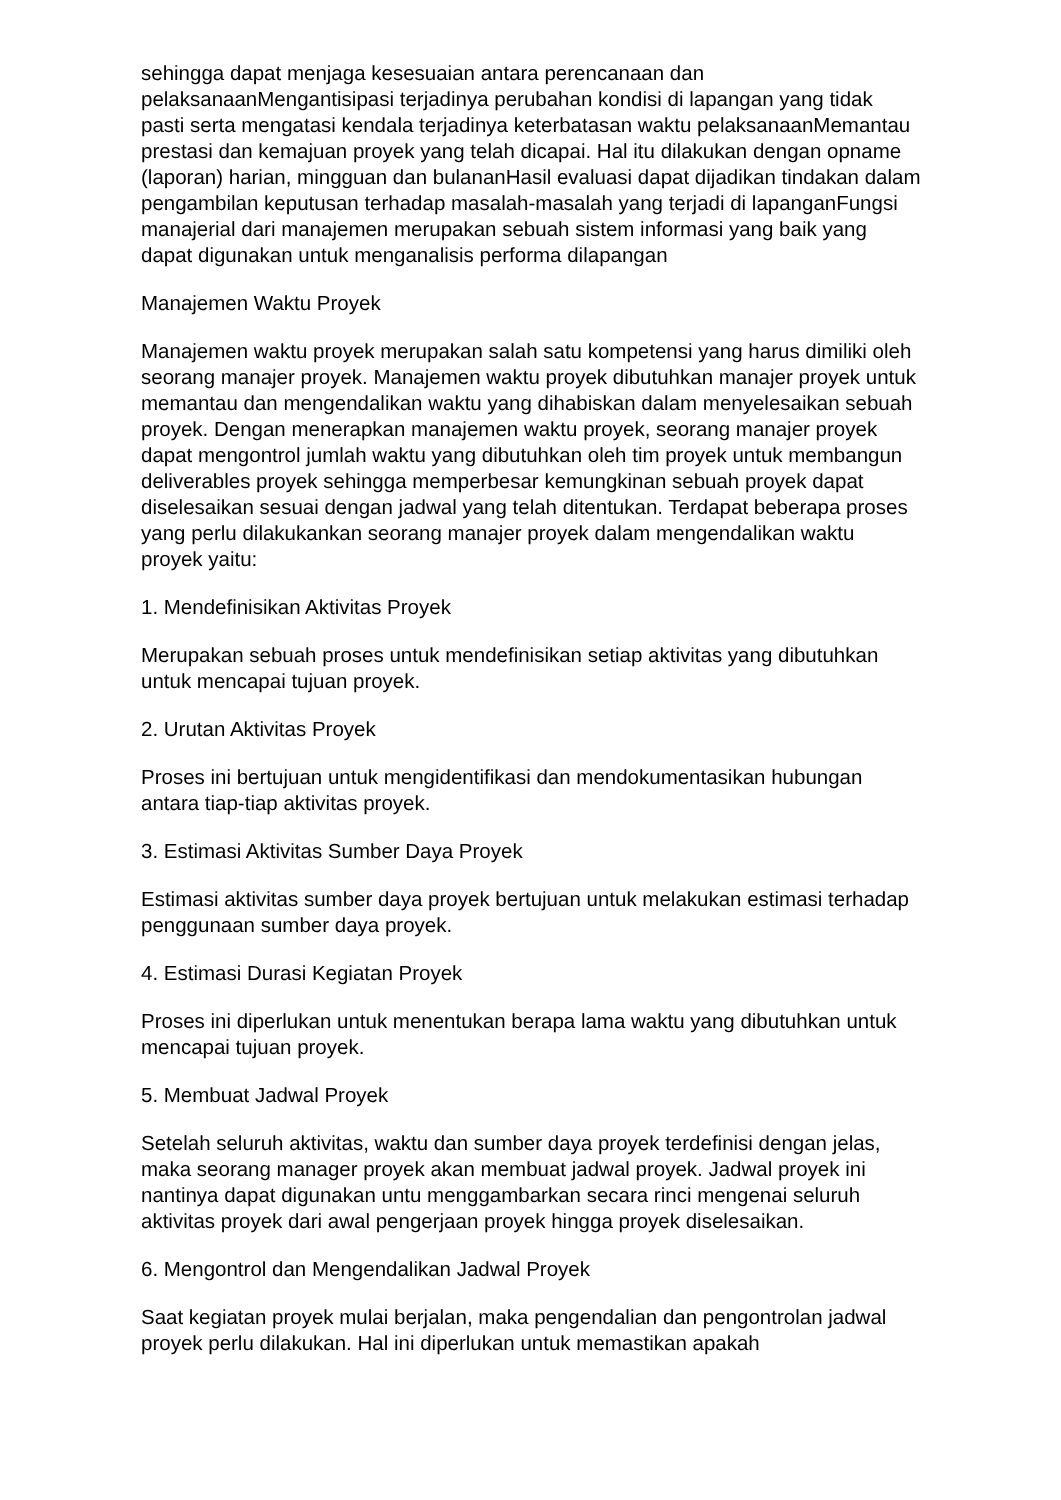sehingga dapat menjaga kesesuaian antara perencanaan dan pelaksanaanMengantisipasi terjadinya perubahan kondisi di lapangan yang tidak pasti serta mengatasi kendala terjadinya keterbatasan waktu pelaksanaanMemantau prestasi dan kemajuan proyek yang telah dicapai. Hal itu dilakukan dengan opname (laporan) harian, mingguan dan bulananHasil evaluasi dapat dijadikan tindakan dalam pengambilan keputusan terhadap masalah-masalah yang terjadi di lapanganFungsi manajerial dari manajemen merupakan sebuah sistem informasi yang baik yang dapat digunakan untuk menganalisis performa dilapangan
Manajemen Waktu Proyek
Manajemen waktu proyek merupakan salah satu kompetensi yang harus dimiliki oleh seorang manajer proyek. Manajemen waktu proyek dibutuhkan manajer proyek untuk memantau dan mengendalikan waktu yang dihabiskan dalam menyelesaikan sebuah proyek. Dengan menerapkan manajemen waktu proyek, seorang manajer proyek dapat mengontrol jumlah waktu yang dibutuhkan oleh tim proyek untuk membangun deliverables proyek sehingga memperbesar kemungkinan sebuah proyek dapat diselesaikan sesuai dengan jadwal yang telah ditentukan. Terdapat beberapa proses yang perlu dilakukankan seorang manajer proyek dalam mengendalikan waktu proyek yaitu:
1. Mendefinisikan Aktivitas Proyek
Merupakan sebuah proses untuk mendefinisikan setiap aktivitas yang dibutuhkan untuk mencapai tujuan proyek.
2. Urutan Aktivitas Proyek
Proses ini bertujuan untuk mengidentifikasi dan mendokumentasikan hubungan antara tiap-tiap aktivitas proyek.
3. Estimasi Aktivitas Sumber Daya Proyek
Estimasi aktivitas sumber daya proyek bertujuan untuk melakukan estimasi terhadap penggunaan sumber daya proyek.
4. Estimasi Durasi Kegiatan Proyek
Proses ini diperlukan untuk menentukan berapa lama waktu yang dibutuhkan untuk mencapai tujuan proyek.
5. Membuat Jadwal Proyek
Setelah seluruh aktivitas, waktu dan sumber daya proyek terdefinisi dengan jelas, maka seorang manager proyek akan membuat jadwal proyek. Jadwal proyek ini nantinya dapat digunakan untu menggambarkan secara rinci mengenai seluruh aktivitas proyek dari awal pengerjaan proyek hingga proyek diselesaikan.
6. Mengontrol dan Mengendalikan Jadwal Proyek
Saat kegiatan proyek mulai berjalan, maka pengendalian dan pengontrolan jadwal proyek perlu dilakukan. Hal ini diperlukan untuk memastikan apakah